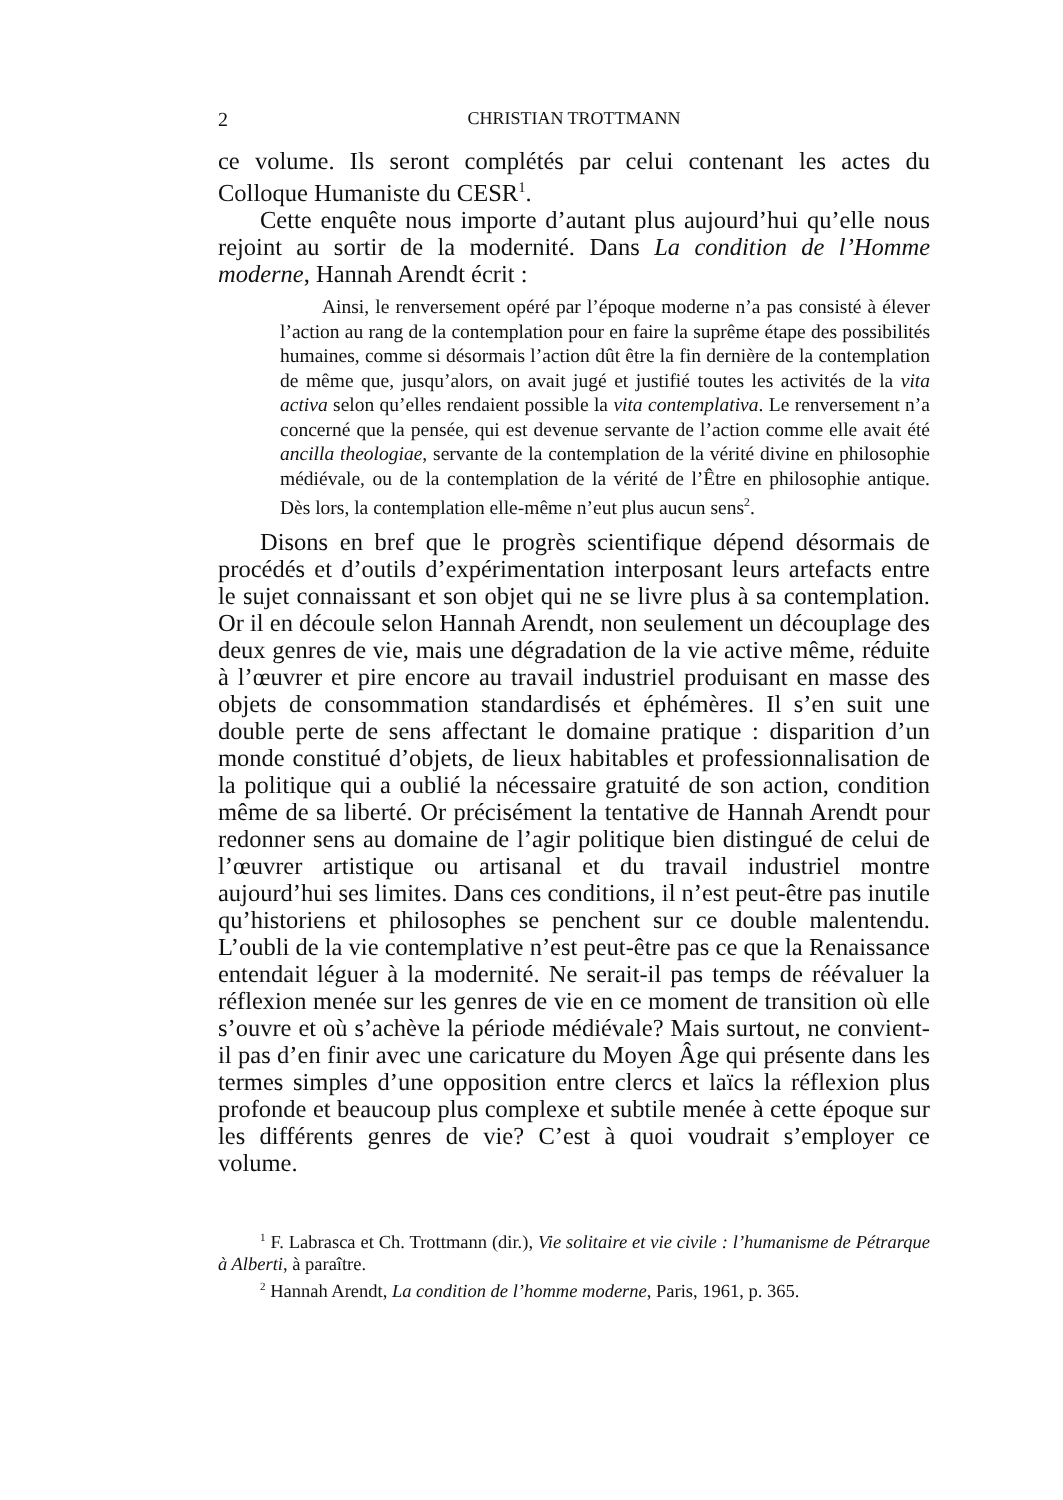2 CHRISTIAN TROTTMANN
ce volume. Ils seront complétés par celui contenant les actes du Colloque Humaniste du CESR<sup>1</sup>.
Cette enquête nous importe d’autant plus aujourd’hui qu’elle nous rejoint au sortir de la modernité. Dans La condition de l’Homme moderne, Hannah Arendt écrit :
Ainsi, le renversement opéré par l’époque moderne n’a pas consisté à élever l’action au rang de la contemplation pour en faire la suprême étape des possibilités humaines, comme si désormais l’action dût être la fin dernière de la contemplation de même que, jusqu’alors, on avait jugé et justifié toutes les activités de la vita activa selon qu’elles rendaient possible la vita contemplativa. Le renversement n’a concerné que la pensée, qui est devenue servante de l’action comme elle avait été ancilla theologiae, servante de la contemplation de la vérité divine en philosophie médiévale, ou de la contemplation de la vérité de l’Être en philosophie antique. Dès lors, la contemplation elle-même n’eut plus aucun sens<sup>2</sup>.
Disons en bref que le progrès scientifique dépend désormais de procédés et d’outils d’expérimentation interposant leurs artefacts entre le sujet connaissant et son objet qui ne se livre plus à sa contemplation. Or il en découle selon Hannah Arendt, non seulement un découplage des deux genres de vie, mais une dégradation de la vie active même, réduite à l’œuvrer et pire encore au travail industriel produisant en masse des objets de consommation standardisés et éphémères. Il s’en suit une double perte de sens affectant le domaine pratique : disparition d’un monde constitué d’objets, de lieux habitables et professionnalisation de la politique qui a oublié la nécessaire gratuité de son action, condition même de sa liberté. Or précisément la tentative de Hannah Arendt pour redonner sens au domaine de l’agir politique bien distingué de celui de l’œuvrer artistique ou artisanal et du travail industriel montre aujourd’hui ses limites. Dans ces conditions, il n’est peut-être pas inutile qu’historiens et philosophes se penchent sur ce double malentendu. L’oubli de la vie contemplative n’est peut-être pas ce que la Renaissance entendait léguer à la modernité. Ne serait-il pas temps de réévaluer la réflexion menée sur les genres de vie en ce moment de transition où elle s’ouvre et où s’achève la période médiévale? Mais surtout, ne convient-il pas d’en finir avec une caricature du Moyen Âge qui présente dans les termes simples d’une opposition entre clercs et laïcs la réflexion plus profonde et beaucoup plus complexe et subtile menée à cette époque sur les différents genres de vie? C’est à quoi voudrait s’employer ce volume.
<sup>1</sup> F. Labrasca et Ch. Trottmann (dir.), Vie solitaire et vie civile : l’humanisme de Pétrarque à Alberti, à paraître.
<sup>2</sup> Hannah Arendt, La condition de l’homme moderne, Paris, 1961, p. 365.